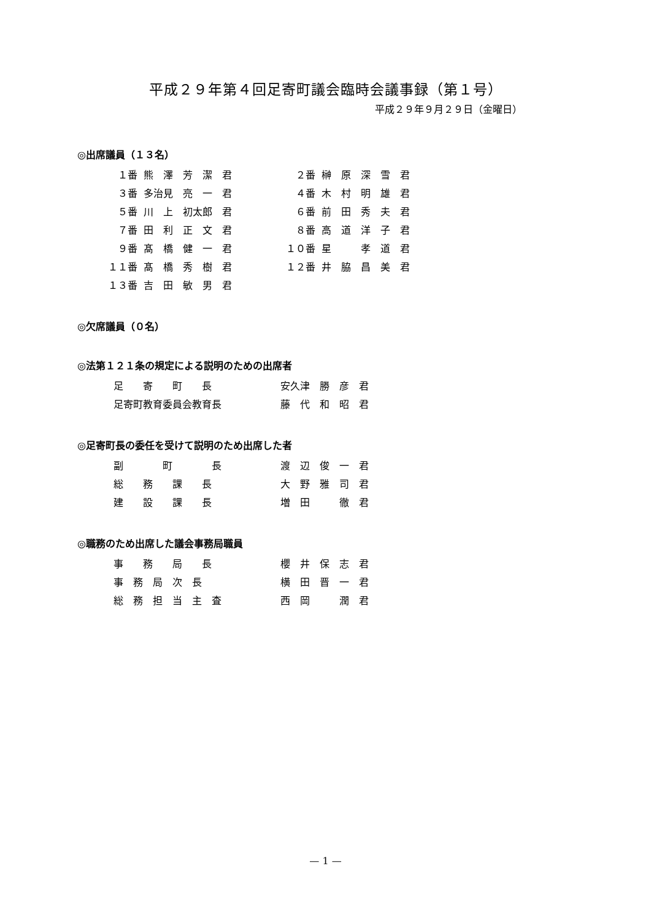平成２９年第４回足寄町議会臨時会議事録（第１号）
平成２９年９月２９日（金曜日）
◎出席議員（１３名）
| １番 | 熊 澤 芳 潔 君 | ２番 | 榊 原 深 雪 君 |
| ３番 | 多治見 亮 一 君 | ４番 | 木 村 明 雄 君 |
| ５番 | 川 上 初太郎 君 | ６番 | 前 田 秀 夫 君 |
| ７番 | 田 利 正 文 君 | ８番 | 高 道 洋 子 君 |
| ９番 | 髙 橋 健 一 君 | １０番 | 星 孝 道 君 |
| １１番 | 髙 橋 秀 樹 君 | １２番 | 井 脇 昌 美 君 |
| １３番 | 吉 田 敏 男 君 | | |
◎欠席議員（０名）
◎法第１２１条の規定による説明のための出席者
| 足 寄 町 長 | 安久津 勝 彦 君 |
| 足寄町教育委員会教育長 | 藤 代 和 昭 君 |
◎足寄町長の委任を受けて説明のため出席した者
| 副 町 長 | 渡 辺 俊 一 君 |
| 総 務 課 長 | 大 野 雅 司 君 |
| 建 設 課 長 | 増 田 徹 君 |
◎職務のため出席した議会事務局職員
| 事 務 局 長 | 櫻 井 保 志 君 |
| 事 務 局 次 長 | 横 田 晋 一 君 |
| 総 務 担 当 主 査 | 西 岡 潤 君 |
— 1 —